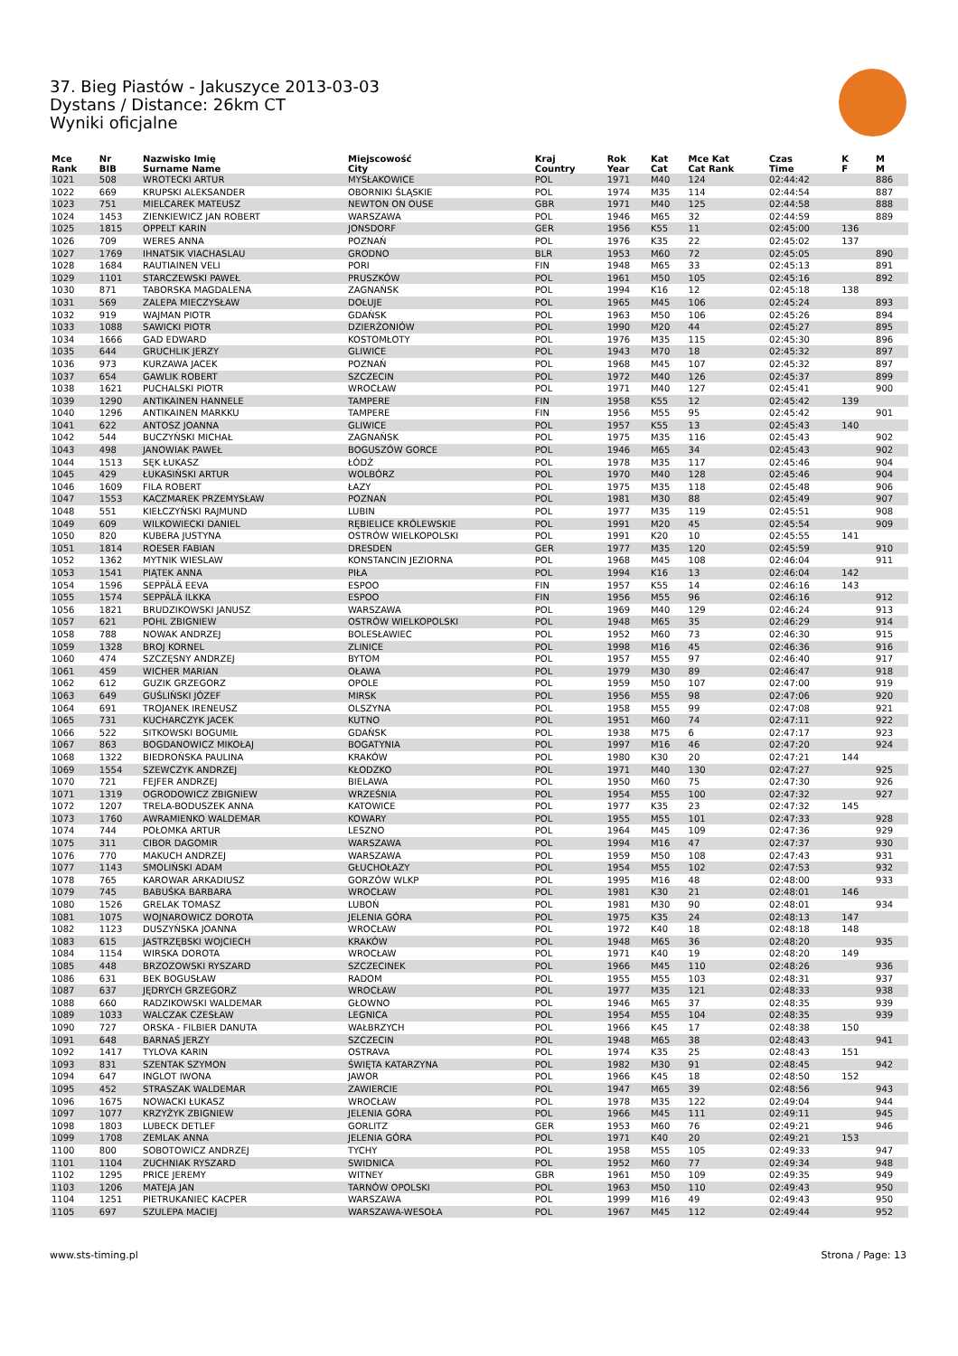37. Bieg Piastów - Jakuszyce 2013-03-03
Dystans / Distance: 26km CT
Wyniki oficjalne
| Mce Rank | Nr BIB | Nazwisko Imię Surname Name | Miejscowość City | Kraj Country | Rok Year | Kat Cat | Mce Kat Cat Rank | Czas Time | K F | M M |
| --- | --- | --- | --- | --- | --- | --- | --- | --- | --- | --- |
| 1021 | 508 | WROTECKI ARTUR | MYSŁAKOWICE | POL | 1971 | M40 | 124 | 02:44:42 | | 886 |
| 1022 | 669 | KRUPSKI ALEKSANDER | OBORNIKI ŚLĄSKIE | POL | 1974 | M35 | 114 | 02:44:54 | | 887 |
| 1023 | 751 | MIELCAREK MATEUSZ | NEWTON ON OUSE | GBR | 1971 | M40 | 125 | 02:44:58 | | 888 |
| 1024 | 1453 | ZIENKIEWICZ JAN ROBERT | WARSZAWA | POL | 1946 | M65 | 32 | 02:44:59 | | 889 |
| 1025 | 1815 | OPPELT KARIN | JONSDORF | GER | 1956 | K55 | 11 | 02:45:00 | 136 | |
| 1026 | 709 | WERES ANNA | POZNAŃ | POL | 1976 | K35 | 22 | 02:45:02 | 137 | |
| 1027 | 1769 | IHNATSIK VIACHASLAU | GRODNO | BLR | 1953 | M60 | 72 | 02:45:05 | | 890 |
| 1028 | 1684 | RAUTIAINEN VELI | PORI | FIN | 1948 | M65 | 33 | 02:45:13 | | 891 |
| 1029 | 1101 | STARCZEWSKI PAWEŁ | PRUSZKÓW | POL | 1961 | M50 | 105 | 02:45:16 | | 892 |
| 1030 | 871 | TABORSKA MAGDALENA | ZAGNAŃSK | POL | 1994 | K16 | 12 | 02:45:18 | 138 | |
| 1031 | 569 | ZALEPA MIECZYSŁAW | DOŁUJE | POL | 1965 | M45 | 106 | 02:45:24 | | 893 |
| 1032 | 919 | WAJMAN PIOTR | GDAŃSK | POL | 1963 | M50 | 106 | 02:45:26 | | 894 |
| 1033 | 1088 | SAWICKI PIOTR | DZIERŻONIÓW | POL | 1990 | M20 | 44 | 02:45:27 | | 895 |
| 1034 | 1666 | GAD EDWARD | KOSTOMŁOTY | POL | 1976 | M35 | 115 | 02:45:30 | | 896 |
| 1035 | 644 | GRUCHLIK JERZY | GLIWICE | POL | 1943 | M70 | 18 | 02:45:32 | | 897 |
| 1036 | 973 | KURZAWA JACEK | POZNAŃ | POL | 1968 | M45 | 107 | 02:45:32 | | 897 |
| 1037 | 654 | GAWLIK ROBERT | SZCZECIN | POL | 1972 | M40 | 126 | 02:45:37 | | 899 |
| 1038 | 1621 | PUCHALSKI PIOTR | WROCŁAW | POL | 1971 | M40 | 127 | 02:45:41 | | 900 |
| 1039 | 1290 | ANTIKAINEN HANNELE | TAMPERE | FIN | 1958 | K55 | 12 | 02:45:42 | 139 | |
| 1040 | 1296 | ANTIKAINEN MARKKU | TAMPERE | FIN | 1956 | M55 | 95 | 02:45:42 | | 901 |
| 1041 | 622 | ANTOSZ JOANNA | GLIWICE | POL | 1957 | K55 | 13 | 02:45:43 | 140 | |
| 1042 | 544 | BUCZYŃSKI MICHAŁ | ZAGNAŃSK | POL | 1975 | M35 | 116 | 02:45:43 | | 902 |
| 1043 | 498 | JANOWIAK PAWEŁ | BOGUSZÓW GORCE | POL | 1946 | M65 | 34 | 02:45:43 | | 902 |
| 1044 | 1513 | SĘK ŁUKASZ | ŁÓDŹ | POL | 1978 | M35 | 117 | 02:45:46 | | 904 |
| 1045 | 429 | ŁUKASIŃSKI ARTUR | WOLBÓRZ | POL | 1970 | M40 | 128 | 02:45:46 | | 904 |
| 1046 | 1609 | FILA ROBERT | ŁAZY | POL | 1975 | M35 | 118 | 02:45:48 | | 906 |
| 1047 | 1553 | KACZMAREK PRZEMYSŁAW | POZNAŃ | POL | 1981 | M30 | 88 | 02:45:49 | | 907 |
| 1048 | 551 | KIEŁCZYŃSKI RAJMUND | LUBIN | POL | 1977 | M35 | 119 | 02:45:51 | | 908 |
| 1049 | 609 | WILKOWIECKI DANIEL | RĘBIELICE KRÓLEWSKIE | POL | 1991 | M20 | 45 | 02:45:54 | | 909 |
| 1050 | 820 | KUBERA JUSTYNA | OSTRÓW WIELKOPOLSKI | POL | 1991 | K20 | 10 | 02:45:55 | 141 | |
| 1051 | 1814 | ROESER FABIAN | DRESDEN | GER | 1977 | M35 | 120 | 02:45:59 | | 910 |
| 1052 | 1362 | MYTNIK WIESLAW | KONSTANCIN JEZIORNA | POL | 1968 | M45 | 108 | 02:46:04 | | 911 |
| 1053 | 1541 | PIĄTEK ANNA | PIŁA | POL | 1994 | K16 | 13 | 02:46:04 | 142 | |
| 1054 | 1596 | SEPPÄLÄ EEVA | ESPOO | FIN | 1957 | K55 | 14 | 02:46:16 | 143 | |
| 1055 | 1574 | SEPPÄLÄ ILKKA | ESPOO | FIN | 1956 | M55 | 96 | 02:46:16 | | 912 |
| 1056 | 1821 | BRUDZIKOWSKI JANUSZ | WARSZAWA | POL | 1969 | M40 | 129 | 02:46:24 | | 913 |
| 1057 | 621 | POHL ZBIGNIEW | OSTRÓW WIELKOPOLSKI | POL | 1948 | M65 | 35 | 02:46:29 | | 914 |
| 1058 | 788 | NOWAK ANDRZEJ | BOLESŁAWIEC | POL | 1952 | M60 | 73 | 02:46:30 | | 915 |
| 1059 | 1328 | BROJ KORNEL | ZLINICE | POL | 1998 | M16 | 45 | 02:46:36 | | 916 |
| 1060 | 474 | SZCZĘSNY ANDRZEJ | BYTOM | POL | 1957 | M55 | 97 | 02:46:40 | | 917 |
| 1061 | 459 | WICHER MARIAN | OŁAWA | POL | 1979 | M30 | 89 | 02:46:47 | | 918 |
| 1062 | 612 | GUZIK GRZEGORZ | OPOLE | POL | 1959 | M50 | 107 | 02:47:00 | | 919 |
| 1063 | 649 | GUŚLIŃSKI JÓZEF | MIRSK | POL | 1956 | M55 | 98 | 02:47:06 | | 920 |
| 1064 | 691 | TROJANEK IRENEUSZ | OLSZYNA | POL | 1958 | M55 | 99 | 02:47:08 | | 921 |
| 1065 | 731 | KUCHARCZYK JACEK | KUTNO | POL | 1951 | M60 | 74 | 02:47:11 | | 922 |
| 1066 | 522 | SITKOWSKI BOGUMIŁ | GDAŃSK | POL | 1938 | M75 | 6 | 02:47:17 | | 923 |
| 1067 | 863 | BOGDANOWICZ MIKOŁAJ | BOGATYNIA | POL | 1997 | M16 | 46 | 02:47:20 | | 924 |
| 1068 | 1322 | BIEDROŃSKA PAULINA | KRAKÓW | POL | 1980 | K30 | 20 | 02:47:21 | 144 | |
| 1069 | 1554 | SZEWCZYK ANDRZEJ | KŁODZKO | POL | 1971 | M40 | 130 | 02:47:27 | | 925 |
| 1070 | 721 | FEJFER ANDRZEJ | BIELAWA | POL | 1950 | M60 | 75 | 02:47:30 | | 926 |
| 1071 | 1319 | OGRODOWICZ ZBIGNIEW | WRZEŚNIA | POL | 1954 | M55 | 100 | 02:47:32 | | 927 |
| 1072 | 1207 | TRELA-BODUSZEK ANNA | KATOWICE | POL | 1977 | K35 | 23 | 02:47:32 | 145 | |
| 1073 | 1760 | AWRAMIENKO WALDEMAR | KOWARY | POL | 1955 | M55 | 101 | 02:47:33 | | 928 |
| 1074 | 744 | POŁOMKA ARTUR | LESZNO | POL | 1964 | M45 | 109 | 02:47:36 | | 929 |
| 1075 | 311 | CIBOR DAGOMIR | WARSZAWA | POL | 1994 | M16 | 47 | 02:47:37 | | 930 |
| 1076 | 770 | MAKUCH ANDRZEJ | WARSZAWA | POL | 1959 | M50 | 108 | 02:47:43 | | 931 |
| 1077 | 1143 | SMOLIŃSKI ADAM | GŁUCHOŁAZY | POL | 1954 | M55 | 102 | 02:47:53 | | 932 |
| 1078 | 765 | KAROWAR ARKADIUSZ | GORZÓW WLKP | POL | 1995 | M16 | 48 | 02:48:00 | | 933 |
| 1079 | 745 | BABUŚKA BARBARA | WROCŁAW | POL | 1981 | K30 | 21 | 02:48:01 | 146 | |
| 1080 | 1526 | GRELAK TOMASZ | LUBOŃ | POL | 1981 | M30 | 90 | 02:48:01 | | 934 |
| 1081 | 1075 | WOJNAROWICZ DOROTA | JELENIA GÓRA | POL | 1975 | K35 | 24 | 02:48:13 | 147 | |
| 1082 | 1123 | DUSZYŃSKA JOANNA | WROCŁAW | POL | 1972 | K40 | 18 | 02:48:18 | 148 | |
| 1083 | 615 | JASTRZĘBSKI WOJCIECH | KRAKÓW | POL | 1948 | M65 | 36 | 02:48:20 | | 935 |
| 1084 | 1154 | WIRSKA DOROTA | WROCŁAW | POL | 1971 | K40 | 19 | 02:48:20 | 149 | |
| 1085 | 448 | BRZOZOWSKI RYSZARD | SZCZECINEK | POL | 1966 | M45 | 110 | 02:48:26 | | 936 |
| 1086 | 631 | BEK BOGUSŁAW | RADOM | POL | 1955 | M55 | 103 | 02:48:31 | | 937 |
| 1087 | 637 | JĘDRYCH GRZEGORZ | WROCŁAW | POL | 1977 | M35 | 121 | 02:48:33 | | 938 |
| 1088 | 660 | RADZIKOWSKI WALDEMAR | GŁOWNO | POL | 1946 | M65 | 37 | 02:48:35 | | 939 |
| 1089 | 1033 | WALCZAK CZESŁAW | LEGNICA | POL | 1954 | M55 | 104 | 02:48:35 | | 939 |
| 1090 | 727 | ORSKA - FILBIER DANUTA | WAŁBRZYCH | POL | 1966 | K45 | 17 | 02:48:38 | 150 | |
| 1091 | 648 | BARNAŚ JERZY | SZCZECIN | POL | 1948 | M65 | 38 | 02:48:43 | | 941 |
| 1092 | 1417 | TYLOVA KARIN | OSTRAVA | POL | 1974 | K35 | 25 | 02:48:43 | 151 | |
| 1093 | 831 | SZENTAK SZYMON | ŚWIĘTA KATARZYNA | POL | 1982 | M30 | 91 | 02:48:45 | | 942 |
| 1094 | 647 | INGLOT IWONA | JAWOR | POL | 1966 | K45 | 18 | 02:48:50 | 152 | |
| 1095 | 452 | STRASZAK WALDEMAR | ZAWIERCIE | POL | 1947 | M65 | 39 | 02:48:56 | | 943 |
| 1096 | 1675 | NOWACKI ŁUKASZ | WROCŁAW | POL | 1978 | M35 | 122 | 02:49:04 | | 944 |
| 1097 | 1077 | KRZYŻYK ZBIGNIEW | JELENIA GÓRA | POL | 1966 | M45 | 111 | 02:49:11 | | 945 |
| 1098 | 1803 | LUBECK DETLEF | GORLITZ | GER | 1953 | M60 | 76 | 02:49:21 | | 946 |
| 1099 | 1708 | ZEMLAK ANNA | JELENIA GÓRA | POL | 1971 | K40 | 20 | 02:49:21 | 153 | |
| 1100 | 800 | SOBOTOWICZ ANDRZEJ | TYCHY | POL | 1958 | M55 | 105 | 02:49:33 | | 947 |
| 1101 | 1104 | ZUCHNIAK RYSZARD | SWIDNICA | POL | 1952 | M60 | 77 | 02:49:34 | | 948 |
| 1102 | 1295 | PRICE JEREMY | WITNEY | GBR | 1961 | M50 | 109 | 02:49:35 | | 949 |
| 1103 | 1206 | MATEJA JAN | TARNÓW OPOLSKI | POL | 1963 | M50 | 110 | 02:49:43 | | 950 |
| 1104 | 1251 | PIETRUKANIEC KACPER | WARSZAWA | POL | 1999 | M16 | 49 | 02:49:43 | | 950 |
| 1105 | 697 | SZULEPA MACIEJ | WARSZAWA-WESOŁA | POL | 1967 | M45 | 112 | 02:49:44 | | 952 |
www.sts-timing.pl Strona / Page: 13